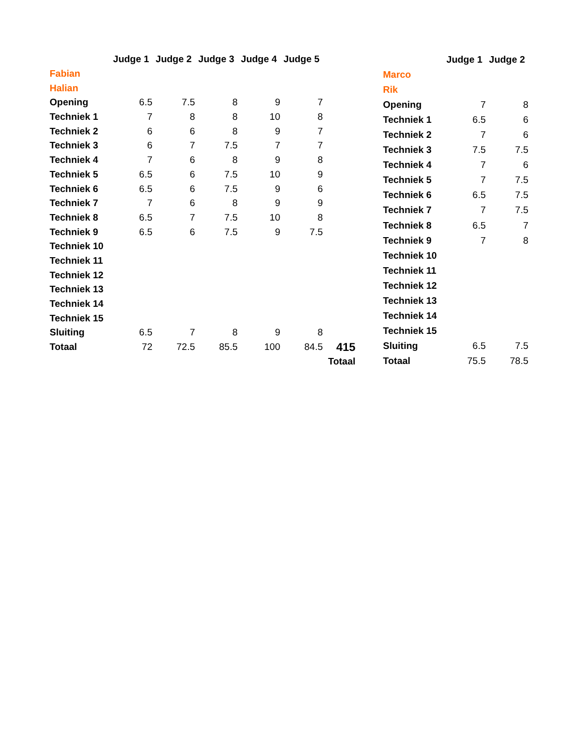| | Judge 1 | Judge 2 | Judge 3 | Judge 4 | Judge 5 | |
| Fabian | | | | | | |
| Halian | | | | | | |
| Opening | 6.5 | 7.5 | 8 | 9 | 7 | |
| Techniek 1 | 7 | 8 | 8 | 10 | 8 | |
| Techniek 2 | 6 | 6 | 8 | 9 | 7 | |
| Techniek 3 | 6 | 7 | 7.5 | 7 | 7 | |
| Techniek 4 | 7 | 6 | 8 | 9 | 8 | |
| Techniek 5 | 6.5 | 6 | 7.5 | 10 | 9 | |
| Techniek 6 | 6.5 | 6 | 7.5 | 9 | 6 | |
| Techniek 7 | 7 | 6 | 8 | 9 | 9 | |
| Techniek 8 | 6.5 | 7 | 7.5 | 10 | 8 | |
| Techniek 9 | 6.5 | 6 | 7.5 | 9 | 7.5 | |
| Techniek 10 | | | | | | |
| Techniek 11 | | | | | | |
| Techniek 12 | | | | | | |
| Techniek 13 | | | | | | |
| Techniek 14 | | | | | | |
| Techniek 15 | | | | | | |
| Sluiting | 6.5 | 7 | 8 | 9 | 8 | |
| Totaal | 72 | 72.5 | 85.5 | 100 | 84.5 | 415 |
| | | | | | | Totaal |
| | Judge 1 | Judge 2 |
| Marco | | |
| Rik | | |
| Opening | 7 | 8 |
| Techniek 1 | 6.5 | 6 |
| Techniek 2 | 7 | 6 |
| Techniek 3 | 7.5 | 7.5 |
| Techniek 4 | 7 | 6 |
| Techniek 5 | 7 | 7.5 |
| Techniek 6 | 6.5 | 7.5 |
| Techniek 7 | 7 | 7.5 |
| Techniek 8 | 6.5 | 7 |
| Techniek 9 | 7 | 8 |
| Techniek 10 | | |
| Techniek 11 | | |
| Techniek 12 | | |
| Techniek 13 | | |
| Techniek 14 | | |
| Techniek 15 | | |
| Sluiting | 6.5 | 7.5 |
| Totaal | 75.5 | 78.5 |